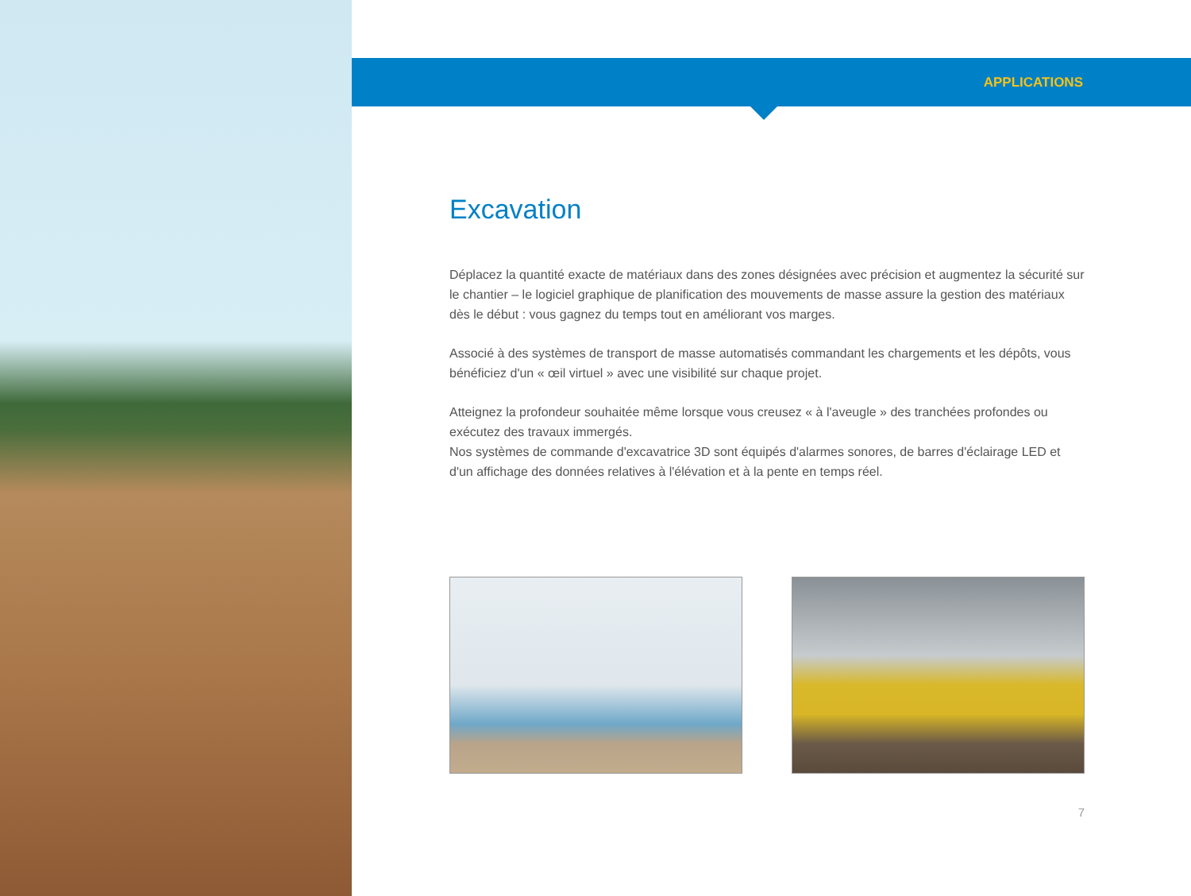APPLICATIONS
Excavation
Déplacez la quantité exacte de matériaux dans des zones désignées avec précision et augmentez la sécurité sur le chantier – le logiciel graphique de planification des mouvements de masse assure la gestion des matériaux dès le début : vous gagnez du temps tout en améliorant vos marges.
Associé à des systèmes de transport de masse automatisés commandant les chargements et les dépôts, vous bénéficiez d'un « œil virtuel » avec une visibilité sur chaque projet.
Atteignez la profondeur souhaitée même lorsque vous creusez « à l'aveugle » des tranchées profondes ou exécutez des travaux immergés.
Nos systèmes de commande d'excavatrice 3D sont équipés d'alarmes sonores, de barres d'éclairage LED et d'un affichage des données relatives à l'élévation et à la pente en temps réel.
7